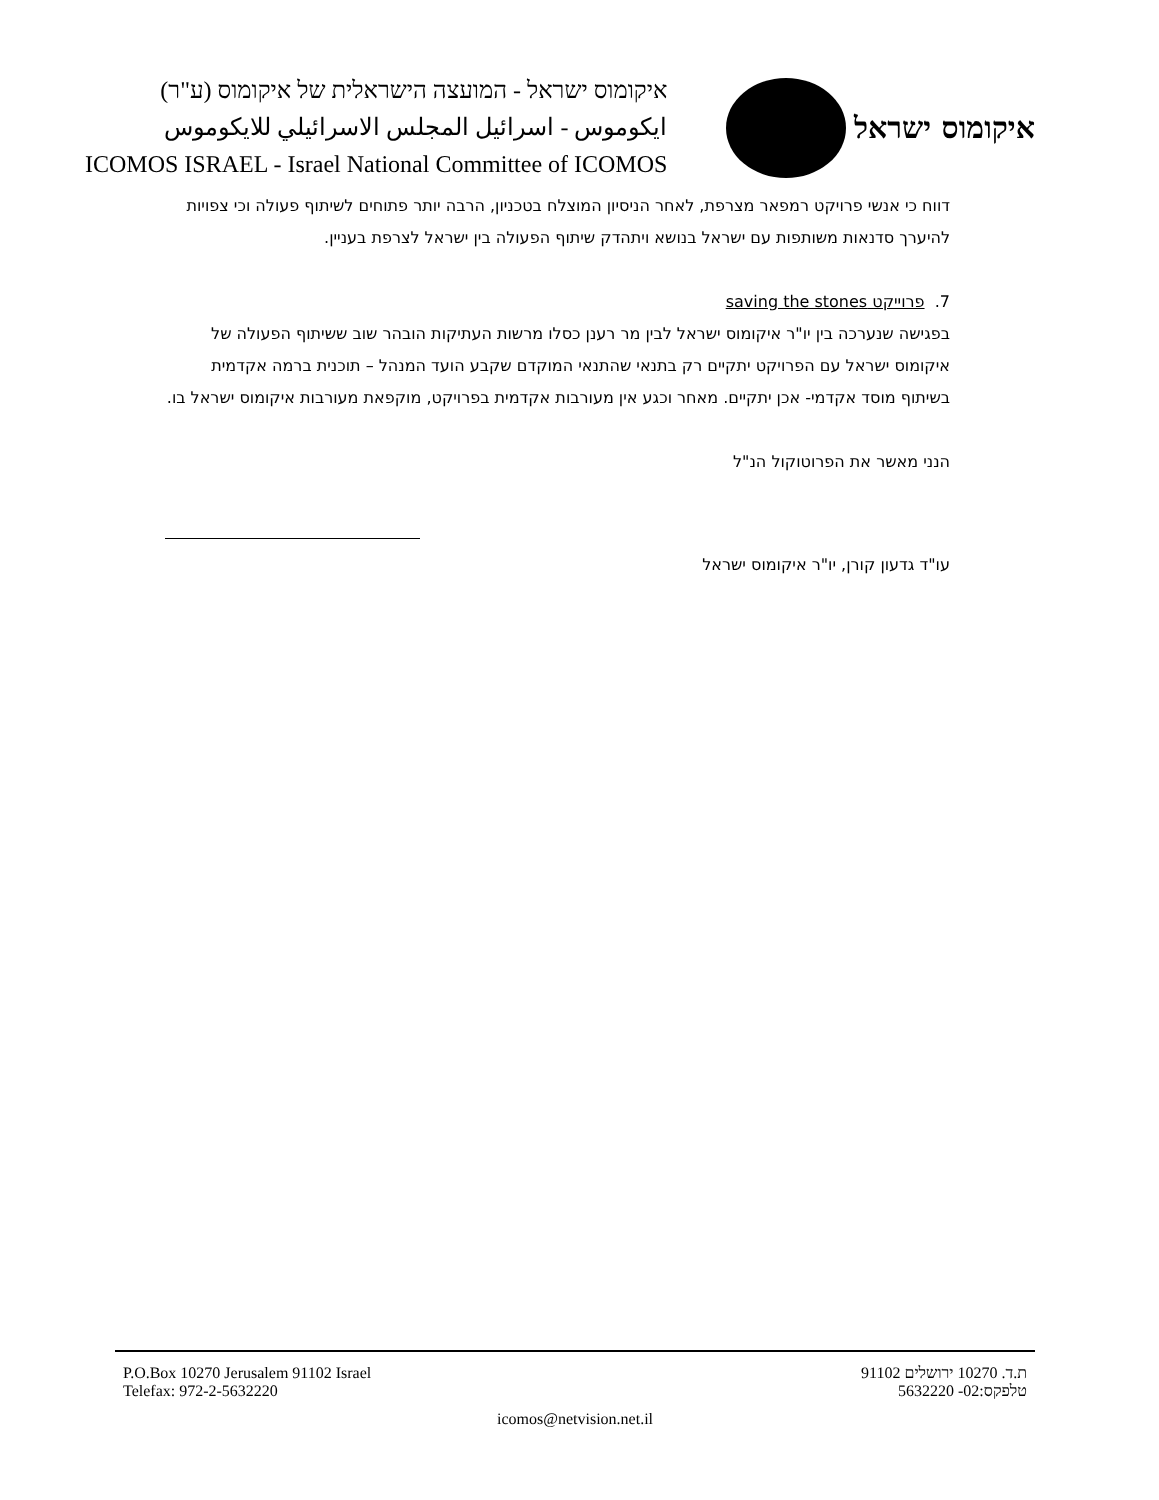איקומוס ישראל - המועצה הישראלית של איקומוס (ע"ר)
ايكوموس - اسرائيل المجلس الاسرائيلي للايكوموس
ICOMOS ISRAEL - Israel National Committee of ICOMOS
איקומוס ישראל
דווח כי אנשי פרויקט רמפאר מצרפת, לאחר הניסיון המוצלח בטכניון, הרבה יותר פתוחים לשיתוף פעולה וכי צפויות להיערך סדנאות משותפות עם ישראל בנושא ויתהדק שיתוף הפעולה בין ישראל לצרפת בעניין.
7. פרוייקט saving the stones
בפגישה שנערכה בין יו"ר איקומוס ישראל לבין מר רענן כסלו מרשות העתיקות הובהר שוב ששיתוף הפעולה של איקומוס ישראל עם הפרויקט יתקיים רק בתנאי שהתנאי המוקדם שקבע הועד המנהל – תוכנית ברמה אקדמית בשיתוף מוסד אקדמי- אכן יתקיים. מאחר וכגע אין מעורבות אקדמית בפרויקט, מוקפאת מעורבות איקומוס ישראל בו.
הנני מאשר את הפרוטוקול הנ"ל
עו"ד גדעון קורן, יו"ר איקומוס ישראל
P.O.Box 10270 Jerusalem 91102 Israel
Telefax: 972-2-5632220 ת.ד. 10270 ירושלים 91102
טלפקס:02- 5632220
icomos@netvision.net.il